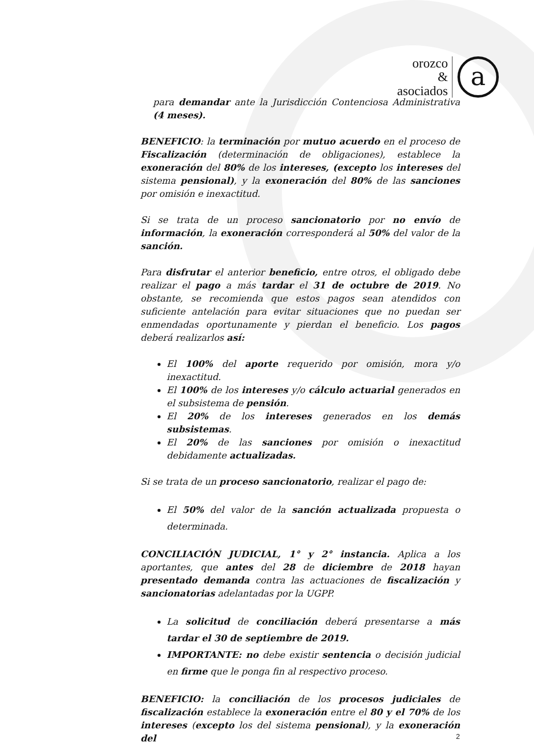orozco
&
asociados
a
para demandar ante la Jurisdicción Contenciosa Administrativa (4 meses).
BENEFICIO: la terminación por mutuo acuerdo en el proceso de Fiscalización (determinación de obligaciones), establece la exoneración del 80% de los intereses, (excepto los intereses del sistema pensional), y la exoneración del 80% de las sanciones por omisión e inexactitud.
Si se trata de un proceso sancionatorio por no envío de información, la exoneración corresponderá al 50% del valor de la sanción.
Para disfrutar el anterior beneficio, entre otros, el obligado debe realizar el pago a más tardar el 31 de octubre de 2019. No obstante, se recomienda que estos pagos sean atendidos con suficiente antelación para evitar situaciones que no puedan ser enmendadas oportunamente y pierdan el beneficio. Los pagos deberá realizarlos así:
El 100% del aporte requerido por omisión, mora y/o inexactitud.
El 100% de los intereses y/o cálculo actuarial generados en el subsistema de pensión.
El 20% de los intereses generados en los demás subsistemas.
El 20% de las sanciones por omisión o inexactitud debidamente actualizadas.
Si se trata de un proceso sancionatorio, realizar el pago de:
El 50% del valor de la sanción actualizada propuesta o determinada.
CONCILIACIÓN JUDICIAL, 1° y 2° instancia. Aplica a los aportantes, que antes del 28 de diciembre de 2018 hayan presentado demanda contra las actuaciones de fiscalización y sancionatorias adelantadas por la UGPP.
La solicitud de conciliación deberá presentarse a más tardar el 30 de septiembre de 2019.
IMPORTANTE: no debe existir sentencia o decisión judicial en firme que le ponga fin al respectivo proceso.
BENEFICIO: la conciliación de los procesos judiciales de fiscalización establece la exoneración entre el 80 y el 70% de los intereses (excepto los del sistema pensional), y la exoneración del
2